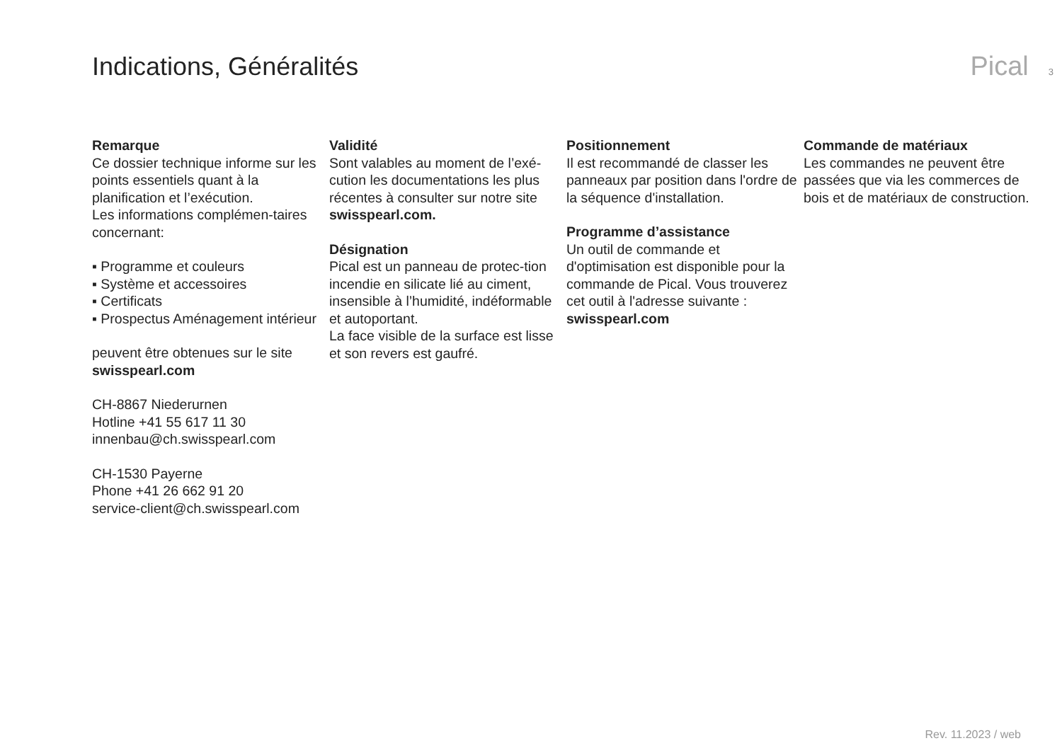Indications, Généralités Pical 3
Remarque
Ce dossier technique informe sur les points essentiels quant à la planification et l’exécution.
Les informations complémen-taires concernant:
▪ Programme et couleurs
▪ Système et accessoires
▪ Certificats
▪ Prospectus Aménagement intérieur
peuvent être obtenues sur le site swisspearl.com
CH-8867 Niederurnen
Hotline +41 55 617 11 30
innenbau@ch.swisspearl.com
CH-1530 Payerne
Phone +41 26 662 91 20
service-client@ch.swisspearl.com
Validité
Sont valables au moment de l’exé-cution les documentations les plus récentes à consulter sur notre site swisspearl.com.
Désignation
Pical est un panneau de protec-tion incendie en silicate lié au ciment, insensible à l’humidité, indéformable et autoportant.
La face visible de la surface est lisse et son revers est gaufré.
Positionnement
Il est recommandé de classer les panneaux par position dans l'ordre de la séquence d'installation.
Programme d’assistance
Un outil de commande et d'optimisation est disponible pour la commande de Pical. Vous trouverez cet outil à l'adresse suivante :
swisspearl.com
Commande de matériaux
Les commandes ne peuvent être passées que via les commerces de bois et de matériaux de construction.
Rev. 11.2023 / web